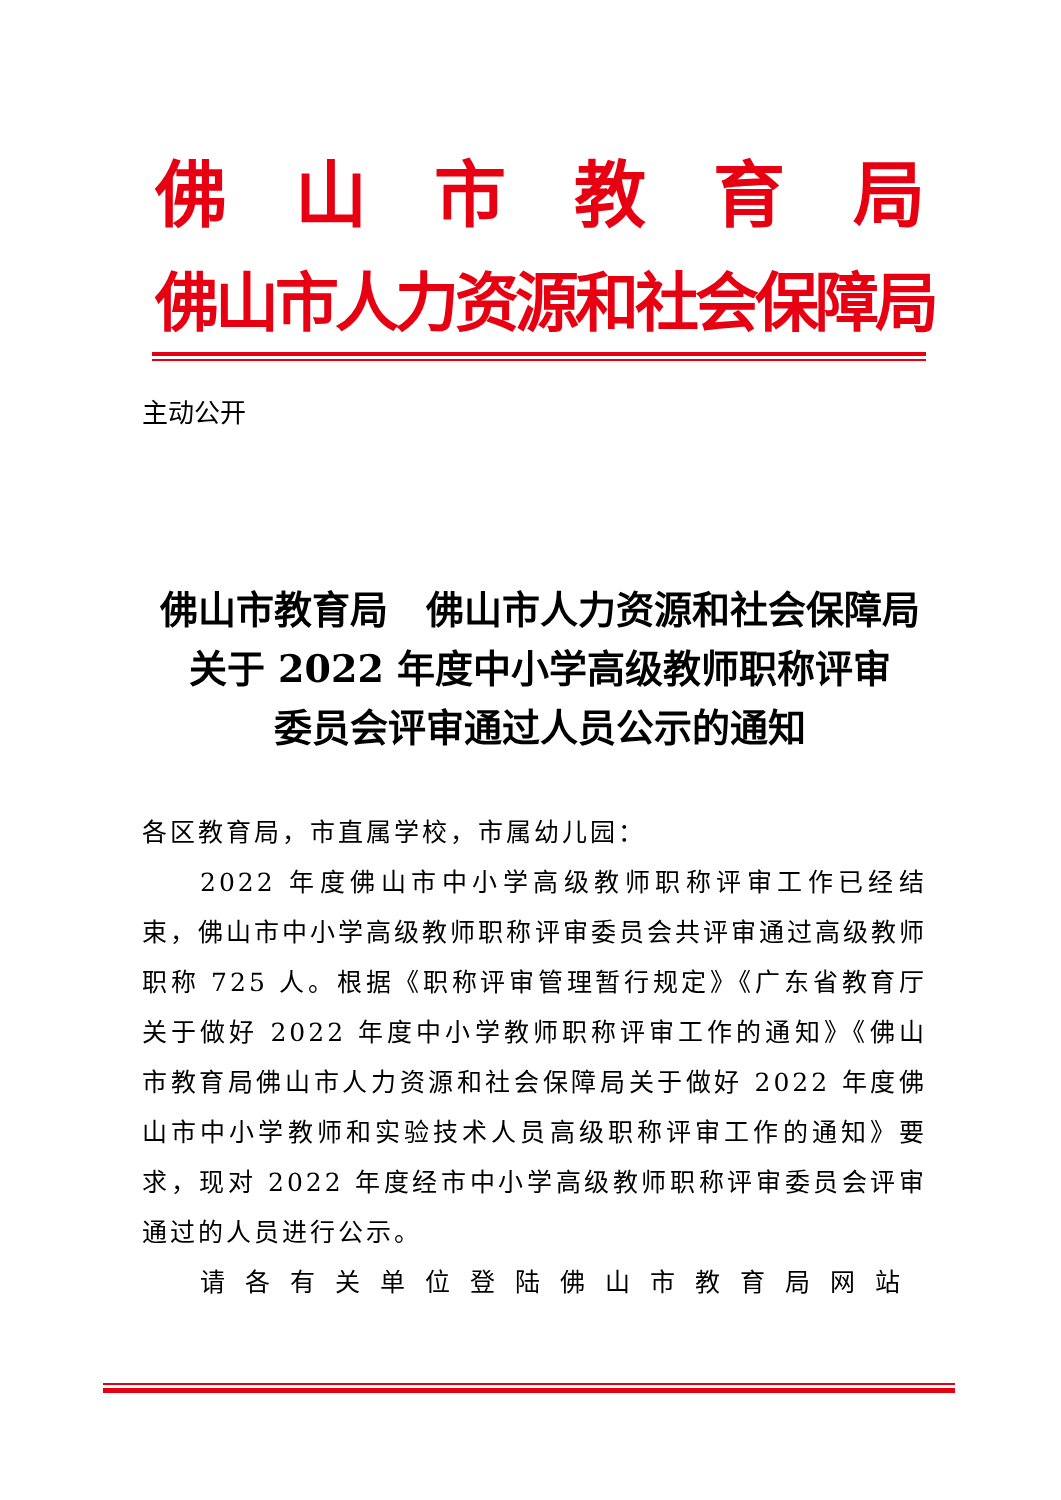佛 山 市 教 育 局
佛山市人力资源和社会保障局
主动公开
佛山市教育局　佛山市人力资源和社会保障局
关于 2022 年度中小学高级教师职称评审
委员会评审通过人员公示的通知
各区教育局，市直属学校，市属幼儿园：
2022 年度佛山市中小学高级教师职称评审工作已经结束，佛山市中小学高级教师职称评审委员会共评审通过高级教师职称 725 人。根据《职称评审管理暂行规定》《广东省教育厅关于做好 2022 年度中小学教师职称评审工作的通知》《佛山市教育局佛山市人力资源和社会保障局关于做好 2022 年度佛山市中小学教师和实验技术人员高级职称评审工作的通知》要求，现对 2022 年度经市中小学高级教师职称评审委员会评审通过的人员进行公示。
请各有关单位登陆佛山市教育局网站